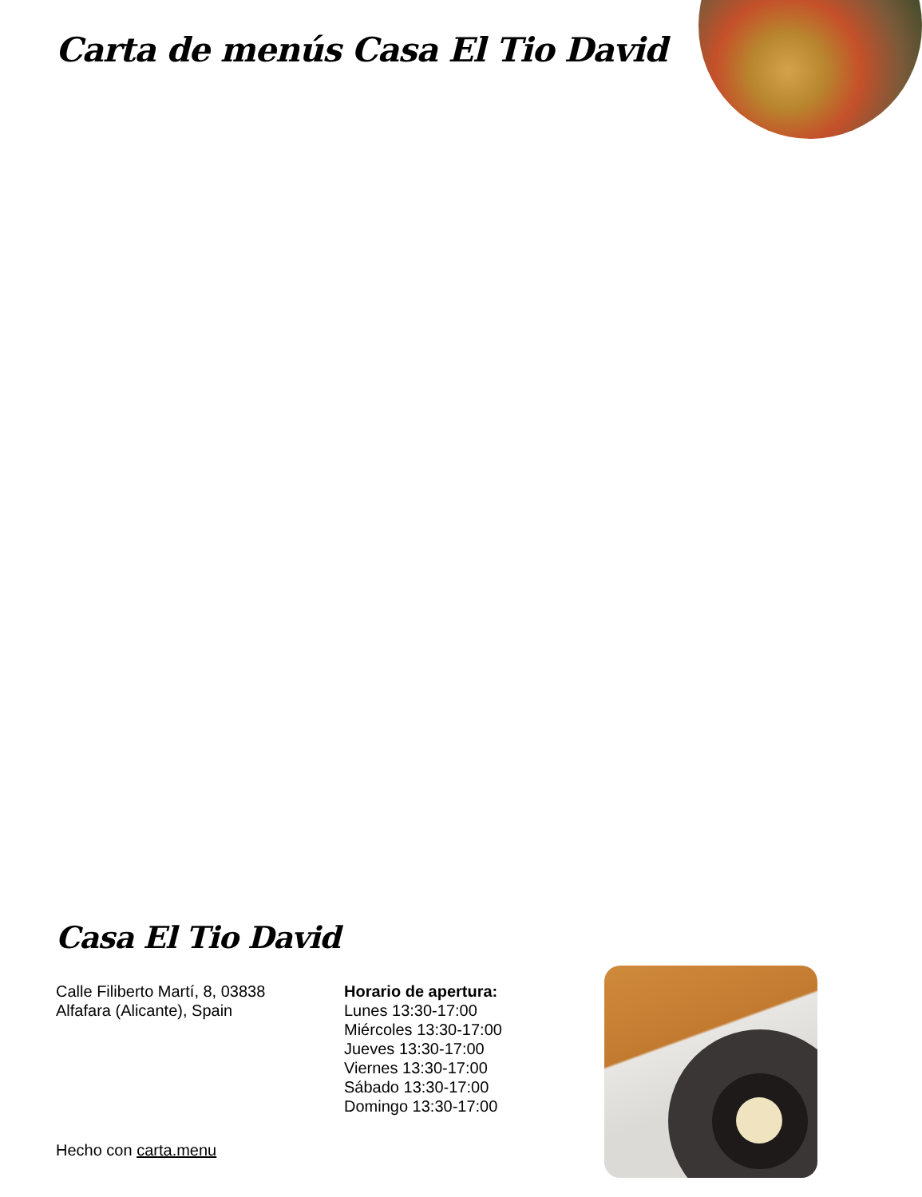Carta de menús Casa El Tio David
Casa El Tio David
Calle Filiberto Martí, 8, 03838 Alfafara (Alicante), Spain
Horario de apertura:
Lunes 13:30-17:00
Miércoles 13:30-17:00
Jueves 13:30-17:00
Viernes 13:30-17:00
Sábado 13:30-17:00
Domingo 13:30-17:00
Hecho con carta.menu